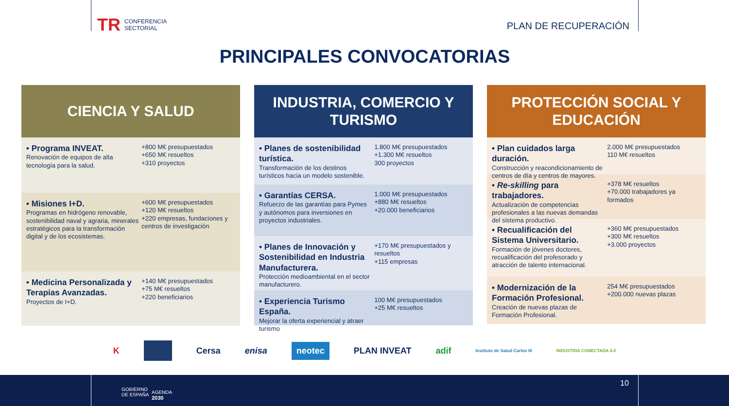TR CONFERENCIA
SECTORIAL
PLAN DE RECUPERACIÓN
PRINCIPALES CONVOCATORIAS
CIENCIA Y SALUD
• Programa INVEAT.
Renovación de equipos de alta tecnología para la salud.
+800 M€ presupuestados
+650 M€ resueltos
+310 proyectos
• Misiones I+D.
Programas en hidrógeno renovable, sostenibilidad naval y agraria, minerales estratégicos para la transformación digital y de los ecosistemas.
+600 M€ presupuestados
+120 M€ resueltos
+220 empresas, fundaciones y centros de investigación
• Medicina Personalizada y Terapias Avanzadas.
Proyectos de I+D.
+140 M€ presupuestados
+75 M€ resueltos
+220 beneficiarios
INDUSTRIA, COMERCIO Y TURISMO
• Planes de sostenibilidad turística.
Transformación de los destinos turísticos hacia un modelo sostenible.
1.800 M€ presupuestados
+1.300 M€ resueltos
300 proyectos
• Garantías CERSA.
Refuerzo de las garantías para Pymes y autónomos para inversiones en proyectos industriales.
1.000 M€ presupuestados
+880 M€ resueltos
+20.000 beneficiarios
• Planes de Innovación y Sostenibilidad en Industria Manufacturera.
Protección medioambiental en el sector manufacturero.
+170 M€ presupuestados y resueltos
+115 empresas
• Experiencia Turismo España.
Mejorar la oferta experiencial y atraer turismo
100 M€ presupuestados
+25 M€ resueltos
PROTECCIÓN SOCIAL Y EDUCACIÓN
• Plan cuidados larga duración.
Construcción y reacondicionamiento de centros de día y centros de mayores.
2.000 M€ presupuestados
110 M€ resueltos
• Re-skilling para trabajadores.
Actualización de competencias profesionales a las nuevas demandas del sistema productivo.
+378 M€ resueltos
+70.000 trabajadores ya formados
• Recualificación del Sistema Universitario.
Formación de jóvenes doctores, recualificación del profesorado y atracción de talento internacional.
+360 M€ presupuestados
+300 M€ resueltos
+3.000 proyectos
• Modernización de la Formación Profesional.
Creación de nuevas plazas de Formación Profesional.
254 M€ presupuestados
+200.000 nuevas plazas
K Cersa enisa neotec PLAN INVEAT adif Instituto de Salud Carlos III INDUSTRIA CONECTADA 4.0
GOBIERNO
DE ESPAÑA
AGENDA
2030
10